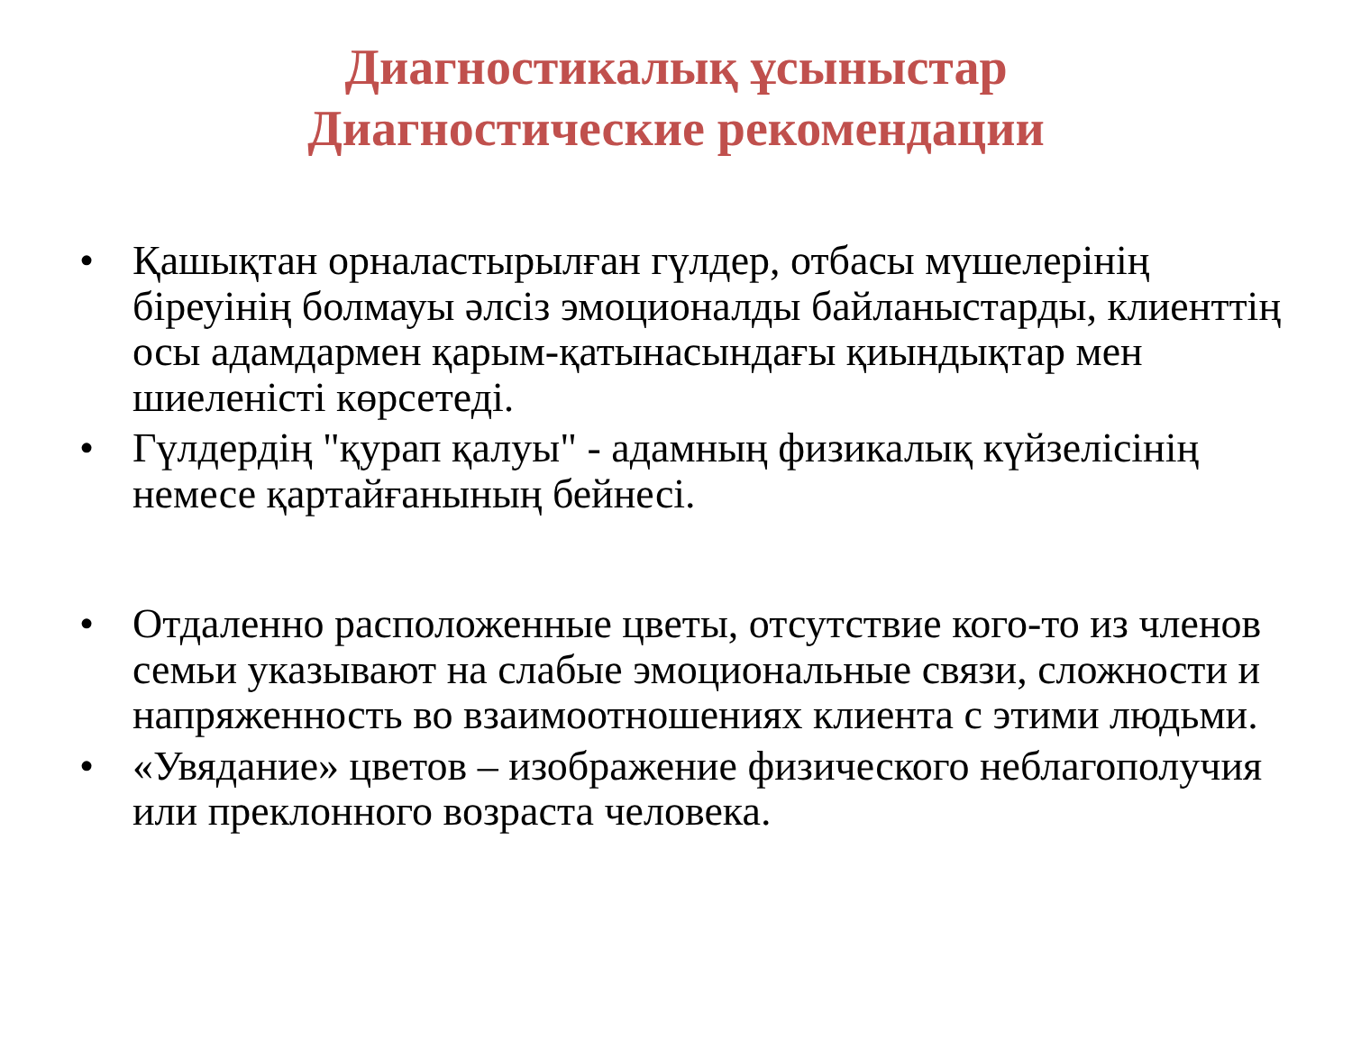Диагностикалық ұсыныстар
Диагностические рекомендации
• Қашықтан орналастырылған гүлдер, отбасы мүшелерінің біреуінің болмауы әлсіз эмоционалды байланыстарды, клиенттің осы адамдармен қарым-қатынасындағы қиындықтар мен шиеленісті көрсетеді.
• Гүлдердің "қурап қалуы" - адамның физикалық күйзелісінің немесе қартайғанының бейнесі.
• Отдаленно расположенные цветы, отсутствие кого-то из членов семьи указывают на слабые эмоциональные связи, сложности и напряженность во взаимоотношениях клиента с этими людьми.
• «Увядание» цветов – изображение физического неблагополучия или преклонного возраста человека.